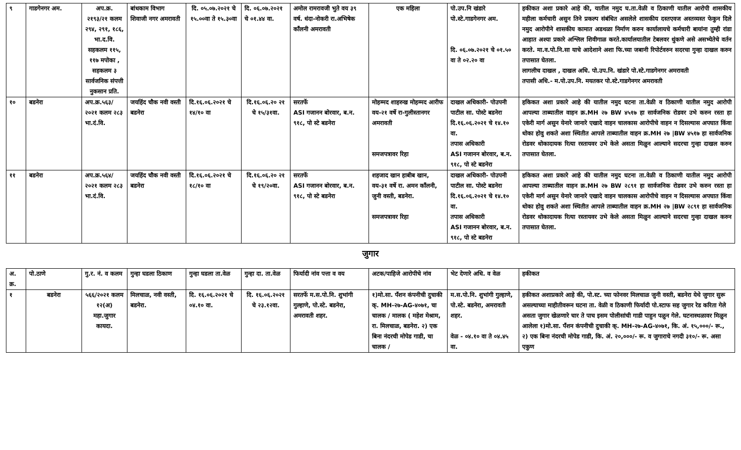| ९ | गाडगेनगर अम. | अप.क्र. २१९३/२१ कलम २९४, २९१, १८६, भा.द.वि. सहकलम ११५, ११७ मपोका , सहकलम ३ सार्वजनिक संपत्ती नुकसान प्रति. | बांधकाम विभाग शिवाजी नगर अमरावती | दि. ०५.०७.२०२१ चे १५.००वा ते १५.३०वा | दि. ०६.०७.२०२१ चे ०१.४४ वा. | अमोल रामरावजी भुते वय ३९ वर्ष. धंदा-नोकरी रा.अभिषेक कॉंलनी अमरावती | एक महिला | पो.उप.नि खंडारे पो.स्टे.गाडगेनगर अम. दि. ०६.०७.२०२१ चे ०१.५० वा ते ०२.२० वा | हकीकत अशा प्रकारे आहे की, यातील नमुद घ.ता.वेळी व ठिकाणी यातील आरोपी शासकीय महीला कर्मचारी असुन तिने प्रकल्प संबंधित असलेले शासकीय दस्तएवज अस्तव्यस्त फेकुन दिले नमुद आरोपीने शासकीय कामात अडथळा निर्माण करुन कार्यालायचे कर्मचारी बायांना तुम्ही रांडा आहात अश्या प्रकारे अश्लिल शिवीगाळ करते.कार्यालयातील टेबलवर थुंकणे असे असभ्येतेचे वर्तन करते. मा.व.पो.नि.सा याचे आदेशाने अशा फि.च्या जबानी रिपोर्टवरुन सदरचा गुन्हा दाखल करुन तपासात घेतला. लागलीच दाखल , दाखल अधि. पो.उप.नि. खंडारे पो.स्टे.गाडगेनगर अमरावती तपासी अधि.- म.पो.उप.नि. मयतकर पो.स्टे.गाडगेनगर अमरावती |
| १० | बडनेरा | अप.क्र.५६३/ २०२१ कलम २८३ भा.दं.वि. | जयहिंद चौक नवी वस्ती बडनेरा | दि.१६.०६.२०२१ चे १४/१० वा | दि.१६.०६.२० २१ चे १५/३१वा. | सरतर्फे ASI गजानन बोरवार, ब.न. ९१८, पो स्टे बडनेरा | मोहम्मद शाहरुख मोहम्मद आरीफ वय-२१ वर्षे रा-गुलीस्तानगर अमरावती समजपत्रावर रिहा | दाखल अधिकारी- पोउपनी पाटील सा. पोस्टे बडनेरा दि.१६.०६.२०२१ चे १४.१० वा. तपास अधिकारी ASI गजानन बोरवार, ब.न. ९१८, पो स्टे बडनेरा | हकिकत अशा प्रकारे आहे की यातील नमुद घटना ता.वेळी व ठिकाणी यातील नमुद आरोपी आपल्या ताब्यातील वाहन क्र.MH २७ BW ४५१७ हा सार्वजनिक रोडवर उभे करुन रस्ता हा एकेरी मार्ग असुन येनारे जानारे एखादे वाहन चालकास आरोपीचे वाहन न दिसल्यास अपघात किंवा धोका होवु शकते अशा स्थितीत आपले ताब्यातील वाहन क्र.MH २७ /BW ४५१७ हा सार्वजनिक रोडवर धोकादायक रित्या रस्तायवर उभे केले असता मिळुन आल्याने सदरचा गुन्हा दाखल करुन तपासात घेतला. |
| ११ | बडनेरा | अप.क्र.५६४/ २०२१ कलम २८३ भा.दं.वि. | जयहिंद चौक नवी वस्ती बडनेरा | दि.१६.०६.२०२१ चे १८/१० वा | दि.१६.०६.२० २१ चे १९/२०वा. | सरतर्फे ASI गजानन बोरवार, ब.न. ९१८, पो स्टे बडनेरा | शहजाद खान हाबीब खान, वय-३१ वर्षे रा. अमन कॉंलनी, जुनी वस्ती, बडनेरा. समजपत्रावर रिहा | दाखल अधिकारी- पोउपनी पाटील सा. पोस्टे बडनेरा दि.१६.०६.२०२१ चे १४.१० वा. तपास अधिकारी ASI गजानन बोरवार, ब.न. ९१८, पो स्टे बडनेरा | हकिकत अशा प्रकारे आहे की यातील नमुद घटना ता.वेळी व ठिकाणी यातील नमुद आरोपी आपल्या ताब्यातील वाहन क्र.MH २७ BW २८९१ हा सार्वजनिक रोडवर उभे करुन रस्ता हा एकेरी मार्ग असुन येनारे जानारे एखादे वाहन चालकास आरोपीचे वाहन न दिसल्यास अपघात किंवा धोका होवु शकते अशा स्थितीत आपले ताब्यातील वाहन क्र.MH २७ /BW २८९१ हा सार्वजनिक रोडवर धोकादायक रित्या रस्तायवर उभे केले असता मिळुन आल्याने सदरचा गुन्हा दाखल करुन तपासात घेतला. |
जुगार
| अ. क्र. | पो.ठाणे | गु.र. नं. व कलम | गुन्हा घडला ठिकाण | गुन्हा घडला ता.वेळ | गुन्हा दा. ता.वेळ | फिर्यादी नांव पत्ता व वय | अटक/पाहिजे आरोपीचे नांव | भेट देणारे अधि. व वेळ | हकीकत |
| --- | --- | --- | --- | --- | --- | --- | --- | --- | --- |
| १ | बडनेरा | ५६६/२०२१ कलम १२(अ) महा.जुगार कायदा. | मिलचाळ, नवी वस्ती, बडनेरा. | दि. १६.०६.२०२१ चे ०४.१० वा. | दि. १६.०६.२०२१ चे २३.१२वा. | सरतर्फे म.स.पो.नि. शुभांगी गुल्हाणे, पो.स्टे. बडनेरा, अमरावती शहर. | १)मो.सा. पॅंशन कंपनीची दुचाकी क्. MH-२७-AG-४०७१, चा चालक / मालक ( महेश मेश्राम, रा. मिलचाळ, बडनेरा. २) एक बिना नंदरची मोपेड गाडी, चा चालक / | म.स.पो.नि. शुभांगी गुल्हाणे, पो.स्टे. बडनेरा, अमरावती शहर. वेळ - ०४.१० वा ते ०४.४५ वा. | हकीकत अशाप्रकारे आहे की, पो.स्ट. च्या फोनवर मिलचाळ जुनी वस्ती, बडनेरा येथे जुगार सुरू असल्याच्या माहीतीवरून घटना ता. वेळी व ठिकाणी फिर्यादी पो.स्टाफ सह जुगार रेड करिता गेले असता जुगार खेळणारे चार ते पाच इसम पोलीसांची गाडी पाहुन पळुन गेले. घटनास्थळावर मिळुन आलेला १)मो.सा. पॅंशन कंपनीची दुचाकी क्. MH-२७-AG-४०७१, कि. अं. १५,०००/- रू., २) एक बिना नंदरची मोपेड गाडी, कि. अं. २०,०००/- रू. व जुगाराचे नगदी ३१०/- रू. असा एकुण |